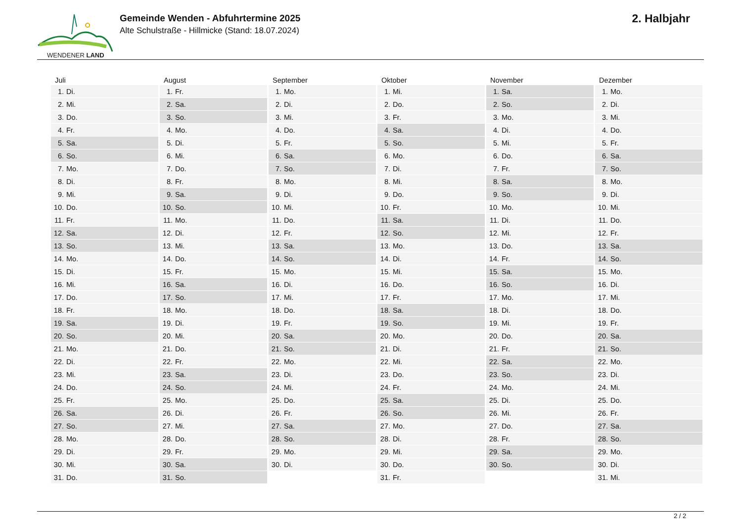WENDENER LAND
Gemeinde Wenden - Abfuhrtermine 2025
Alte Schulstraße - Hillmicke (Stand: 18.07.2024)
2. Halbjahr
| Juli | August | September | Oktober | November | Dezember |
| --- | --- | --- | --- | --- | --- |
| 1. Di. | 1. Fr. | 1. Mo. | 1. Mi. | 1. Sa. | 1. Mo. |
| 2. Mi. | 2. Sa. | 2. Di. | 2. Do. | 2. So. | 2. Di. |
| 3. Do. | 3. So. | 3. Mi. | 3. Fr. | 3. Mo. | 3. Mi. |
| 4. Fr. | 4. Mo. | 4. Do. | 4. Sa. | 4. Di. | 4. Do. |
| 5. Sa. | 5. Di. | 5. Fr. | 5. So. | 5. Mi. | 5. Fr. |
| 6. So. | 6. Mi. | 6. Sa. | 6. Mo. | 6. Do. | 6. Sa. |
| 7. Mo. | 7. Do. | 7. So. | 7. Di. | 7. Fr. | 7. So. |
| 8. Di. | 8. Fr. | 8. Mo. | 8. Mi. | 8. Sa. | 8. Mo. |
| 9. Mi. | 9. Sa. | 9. Di. | 9. Do. | 9. So. | 9. Di. |
| 10. Do. | 10. So. | 10. Mi. | 10. Fr. | 10. Mo. | 10. Mi. |
| 11. Fr. | 11. Mo. | 11. Do. | 11. Sa. | 11. Di. | 11. Do. |
| 12. Sa. | 12. Di. | 12. Fr. | 12. So. | 12. Mi. | 12. Fr. |
| 13. So. | 13. Mi. | 13. Sa. | 13. Mo. | 13. Do. | 13. Sa. |
| 14. Mo. | 14. Do. | 14. So. | 14. Di. | 14. Fr. | 14. So. |
| 15. Di. | 15. Fr. | 15. Mo. | 15. Mi. | 15. Sa. | 15. Mo. |
| 16. Mi. | 16. Sa. | 16. Di. | 16. Do. | 16. So. | 16. Di. |
| 17. Do. | 17. So. | 17. Mi. | 17. Fr. | 17. Mo. | 17. Mi. |
| 18. Fr. | 18. Mo. | 18. Do. | 18. Sa. | 18. Di. | 18. Do. |
| 19. Sa. | 19. Di. | 19. Fr. | 19. So. | 19. Mi. | 19. Fr. |
| 20. So. | 20. Mi. | 20. Sa. | 20. Mo. | 20. Do. | 20. Sa. |
| 21. Mo. | 21. Do. | 21. So. | 21. Di. | 21. Fr. | 21. So. |
| 22. Di. | 22. Fr. | 22. Mo. | 22. Mi. | 22. Sa. | 22. Mo. |
| 23. Mi. | 23. Sa. | 23. Di. | 23. Do. | 23. So. | 23. Di. |
| 24. Do. | 24. So. | 24. Mi. | 24. Fr. | 24. Mo. | 24. Mi. |
| 25. Fr. | 25. Mo. | 25. Do. | 25. Sa. | 25. Di. | 25. Do. |
| 26. Sa. | 26. Di. | 26. Fr. | 26. So. | 26. Mi. | 26. Fr. |
| 27. So. | 27. Mi. | 27. Sa. | 27. Mo. | 27. Do. | 27. Sa. |
| 28. Mo. | 28. Do. | 28. So. | 28. Di. | 28. Fr. | 28. So. |
| 29. Di. | 29. Fr. | 29. Mo. | 29. Mi. | 29. Sa. | 29. Mo. |
| 30. Mi. | 30. Sa. | 30. Di. | 30. Do. | 30. So. | 30. Di. |
| 31. Do. | 31. So. | | 31. Fr. | | 31. Mi. |
2 / 2